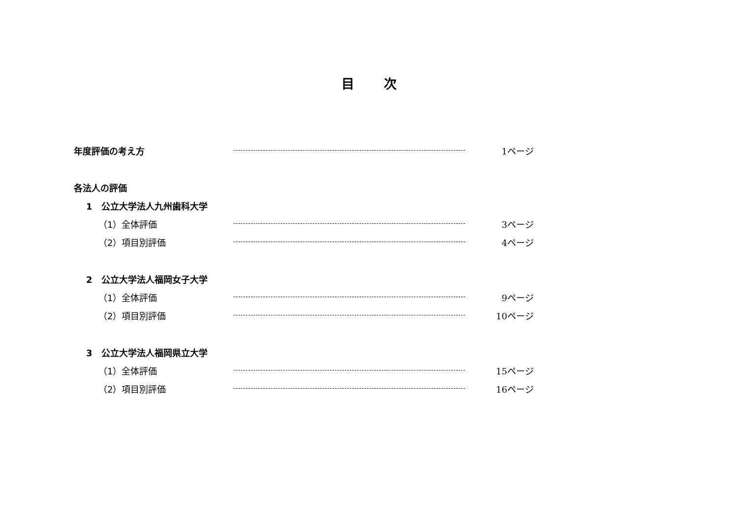目 次
年度評価の考え方 1ページ
各法人の評価
1　公立大学法人九州歯科大学
（1）全体評価 3ページ
（2）項目別評価 4ページ
2　公立大学法人福岡女子大学
（1）全体評価 9ページ
（2）項目別評価 10ページ
3　公立大学法人福岡県立大学
（1）全体評価 15ページ
（2）項目別評価 16ページ